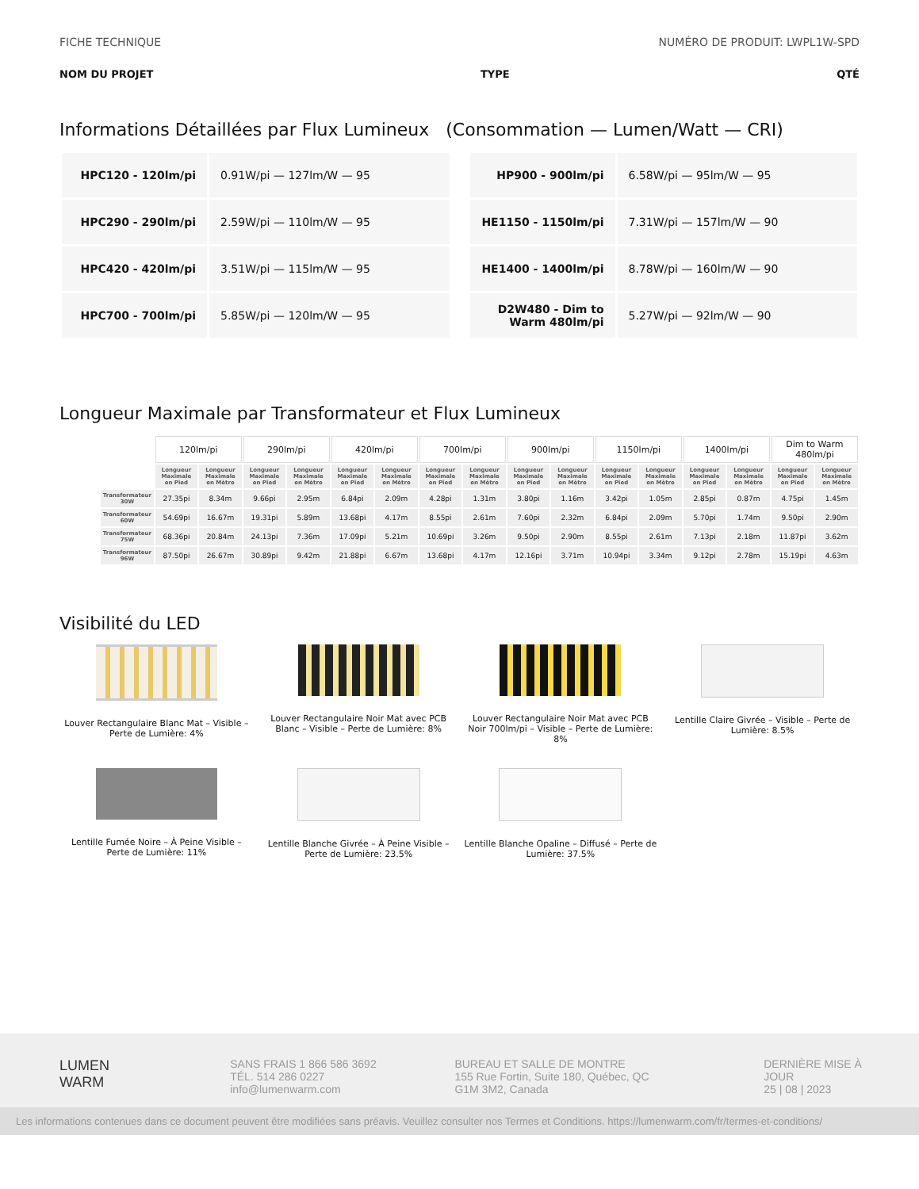FICHE TECHNIQUE NUMÉRO DE PRODUIT: LWPL1W-SPD
NOM DU PROJET TYPE QTÉ
Informations Détaillées par Flux Lumineux (Consommation — Lumen/Watt — CRI)
| HPC120 - 120lm/pi | 0.91W/pi — 127lm/W — 95 | | HP900 - 900lm/pi | 6.58W/pi — 95lm/W — 95 |
| HPC290 - 290lm/pi | 2.59W/pi — 110lm/W — 95 | | HE1150 - 1150lm/pi | 7.31W/pi — 157lm/W — 90 |
| HPC420 - 420lm/pi | 3.51W/pi — 115lm/W — 95 | | HE1400 - 1400lm/pi | 8.78W/pi — 160lm/W — 90 |
| HPC700 - 700lm/pi | 5.85W/pi — 120lm/W — 95 | | D2W480 - Dim to Warm 480lm/pi | 5.27W/pi — 92lm/W — 90 |
Longueur Maximale par Transformateur et Flux Lumineux
| | 120lm/pi | | 290lm/pi | | 420lm/pi | | 700lm/pi | | 900lm/pi | | 1150lm/pi | | 1400lm/pi | | Dim to Warm 480lm/pi | |
| --- | --- | --- | --- | --- | --- | --- | --- | --- | --- | --- | --- | --- | --- | --- | --- | --- |
| | Longueur Maximale en Pied | Longueur Maximale en Mètre | Longueur Maximale en Pied | Longueur Maximale en Mètre | Longueur Maximale en Pied | Longueur Maximale en Mètre | Longueur Maximale en Pied | Longueur Maximale en Mètre | Longueur Maximale en Pied | Longueur Maximale en Mètre | Longueur Maximale en Pied | Longueur Maximale en Mètre | Longueur Maximale en Pied | Longueur Maximale en Mètre | Longueur Maximale en Pied | Longueur Maximale en Mètre |
| Transformateur 30W | 27.35pi | 8.34m | 9.66pi | 2.95m | 6.84pi | 2.09m | 4.28pi | 1.31m | 3.80pi | 1.16m | 3.42pi | 1.05m | 2.85pi | 0.87m | 4.75pi | 1.45m |
| Transformateur 60W | 54.69pi | 16.67m | 19.31pi | 5.89m | 13.68pi | 4.17m | 8.55pi | 2.61m | 7.60pi | 2.32m | 6.84pi | 2.09m | 5.70pi | 1.74m | 9.50pi | 2.90m |
| Transformateur 75W | 68.36pi | 20.84m | 24.13pi | 7.36m | 17.09pi | 5.21m | 10.69pi | 3.26m | 9.50pi | 2.90m | 8.55pi | 2.61m | 7.13pi | 2.18m | 11.87pi | 3.62m |
| Transformateur 96W | 87.50pi | 26.67m | 30.89pi | 9.42m | 21.88pi | 6.67m | 13.68pi | 4.17m | 12.16pi | 3.71m | 10.94pi | 3.34m | 9.12pi | 2.78m | 15.19pi | 4.63m |
Visibilité du LED
Louver Rectangulaire Blanc Mat – Visible – Perte de Lumière: 4%
Louver Rectangulaire Noir Mat avec PCB Blanc – Visible – Perte de Lumière: 8%
Louver Rectangulaire Noir Mat avec PCB Noir 700lm/pi – Visible – Perte de Lumière: 8%
Lentille Claire Givrée – Visible – Perte de Lumière: 8.5%
Lentille Fumée Noire – À Peine Visible – Perte de Lumière: 11%
Lentille Blanche Givrée – À Peine Visible – Perte de Lumière: 23.5%
Lentille Blanche Opaline – Diffusé – Perte de Lumière: 37.5%
LUMEN
WARM
SANS FRAIS 1 866 586 3692
TÉL. 514 286 0227
info@lumenwarm.com
BUREAU ET SALLE DE MONTRE
155 Rue Fortin, Suite 180, Québec, QC
G1M 3M2, Canada
DERNIÈRE MISE À JOUR
25 | 08 | 2023
Les informations contenues dans ce document peuvent être modifiées sans préavis. Veuillez consulter nos Termes et Conditions. https://lumenwarm.com/fr/termes-et-conditions/